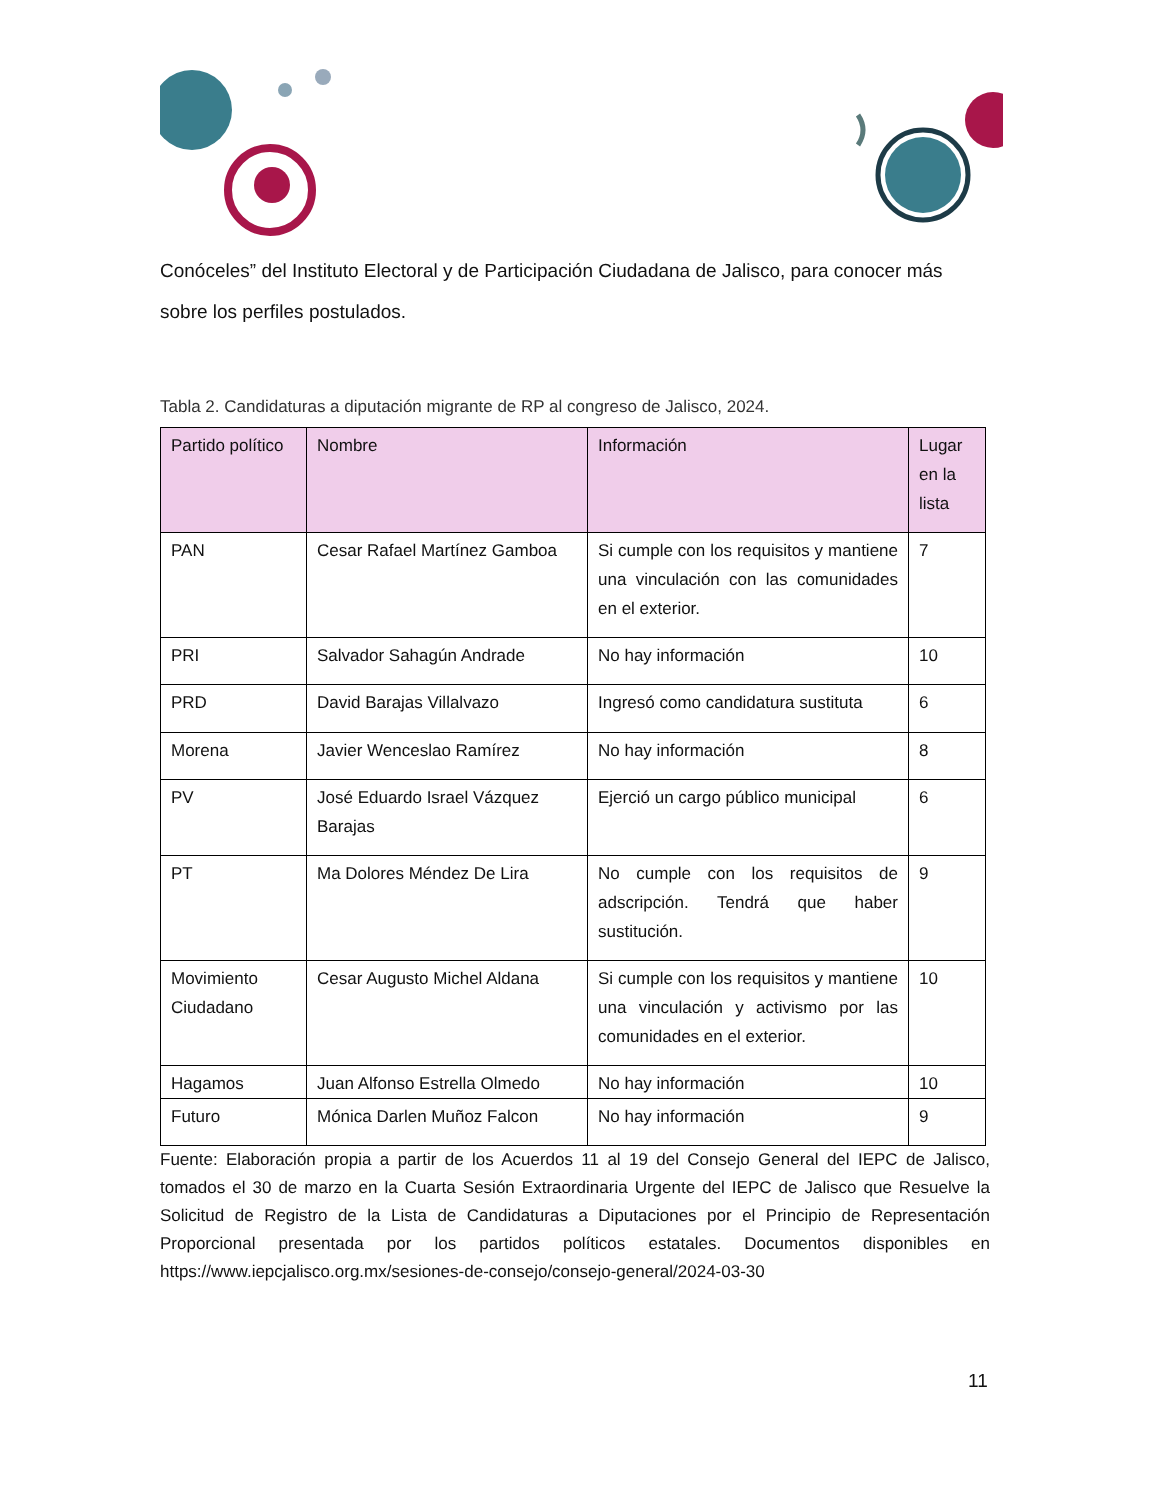Conóceles” del Instituto Electoral y de Participación Ciudadana de Jalisco, para conocer más sobre los perfiles postulados.
Tabla 2. Candidaturas a diputación migrante de RP al congreso de Jalisco, 2024.
| Partido político | Nombre | Información | Lugar en la lista |
| --- | --- | --- | --- |
| PAN | Cesar Rafael Martínez Gamboa | Si cumple con los requisitos y mantiene una vinculación con las comunidades en el exterior. | 7 |
| PRI | Salvador Sahagún Andrade | No hay información | 10 |
| PRD | David Barajas Villalvazo | Ingresó como candidatura sustituta | 6 |
| Morena | Javier Wenceslao Ramírez | No hay información | 8 |
| PV | José Eduardo Israel Vázquez Barajas | Ejerció un cargo público municipal | 6 |
| PT | Ma Dolores Méndez De Lira | No cumple con los requisitos de adscripción. Tendrá que haber sustitución. | 9 |
| Movimiento Ciudadano | Cesar Augusto Michel Aldana | Si cumple con los requisitos y mantiene una vinculación y activismo por las comunidades en el exterior. | 10 |
| Hagamos | Juan Alfonso Estrella Olmedo | No hay información | 10 |
| Futuro | Mónica Darlen Muñoz Falcon | No hay información | 9 |
Fuente: Elaboración propia a partir de los Acuerdos 11 al 19 del Consejo General del IEPC de Jalisco, tomados el 30 de marzo en la Cuarta Sesión Extraordinaria Urgente del IEPC de Jalisco que Resuelve la Solicitud de Registro de la Lista de Candidaturas a Diputaciones por el Principio de Representación Proporcional presentada por los partidos políticos estatales. Documentos disponibles en https://www.iepcjalisco.org.mx/sesiones-de-consejo/consejo-general/2024-03-30
11